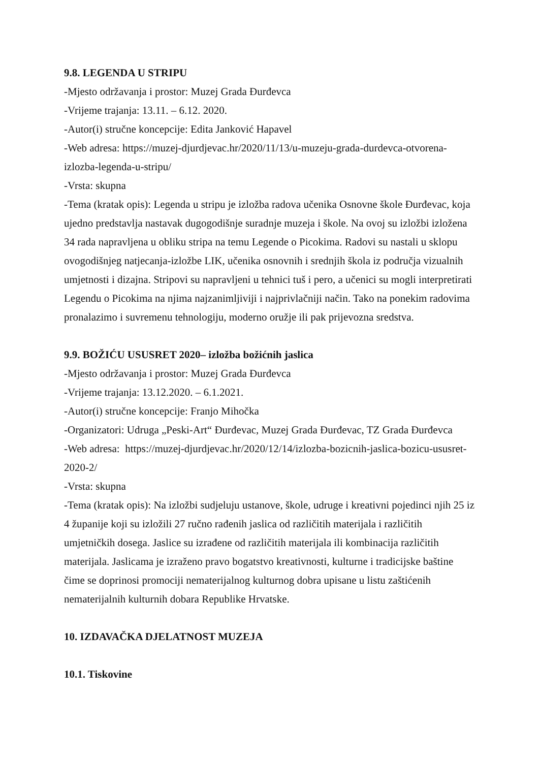9.8. LEGENDA U STRIPU
-Mjesto održavanja i prostor: Muzej Grada Đurđevca
-Vrijeme trajanja: 13.11. – 6.12. 2020.
-Autor(i) stručne koncepcije: Edita Janković Hapavel
-Web adresa: https://muzej-djurdjevac.hr/2020/11/13/u-muzeju-grada-durdevca-otvorena-izlozba-legenda-u-stripu/
-Vrsta: skupna
-Tema (kratak opis): Legenda u stripu je izložba radova učenika Osnovne škole Đurđevac, koja ujedno predstavlja nastavak dugogodišnje suradnje muzeja i škole. Na ovoj su izložbi izložena 34 rada napravljena u obliku stripa na temu Legende o Picokima. Radovi su nastali u sklopu ovogodišnjeg natjecanja-izložbe LIK, učenika osnovnih i srednjih škola iz područja vizualnih umjetnosti i dizajna. Stripovi su napravljeni u tehnici tuš i pero, a učenici su mogli interpretirati Legendu o Picokima na njima najzanimljiviji i najprivlačniji način. Tako na ponekim radovima pronalazimo i suvremenu tehnologiju, moderno oružje ili pak prijevozna sredstva.
9.9. BOŽIĆU USUSRET 2020– izložba božićnih jaslica
-Mjesto održavanja i prostor: Muzej Grada Đurđevca
-Vrijeme trajanja: 13.12.2020. – 6.1.2021.
-Autor(i) stručne koncepcije: Franjo Mihočka
-Organizatori: Udruga „Peski-Art“ Đurđevac, Muzej Grada Đurđevac, TZ Grada Đurđevca
-Web adresa: https://muzej-djurdjevac.hr/2020/12/14/izlozba-bozicnih-jaslica-bozicu-ususret-2020-2/
-Vrsta: skupna
-Tema (kratak opis): Na izložbi sudjeluju ustanove, škole, udruge i kreativni pojedinci njih 25 iz 4 županije koji su izložili 27 ručno rađenih jaslica od različitih materijala i različitih umjetničkih dosega. Jaslice su izrađene od različitih materijala ili kombinacija različitih materijala. Jaslicama je izraženo pravo bogatstvo kreativnosti, kulturne i tradicijske baštine čime se doprinosi promociji nematerijalnog kulturnog dobra upisane u listu zaštićenih nematerijalnih kulturnih dobara Republike Hrvatske.
10. IZDAVAČKA DJELATNOST MUZEJA
10.1. Tiskovine